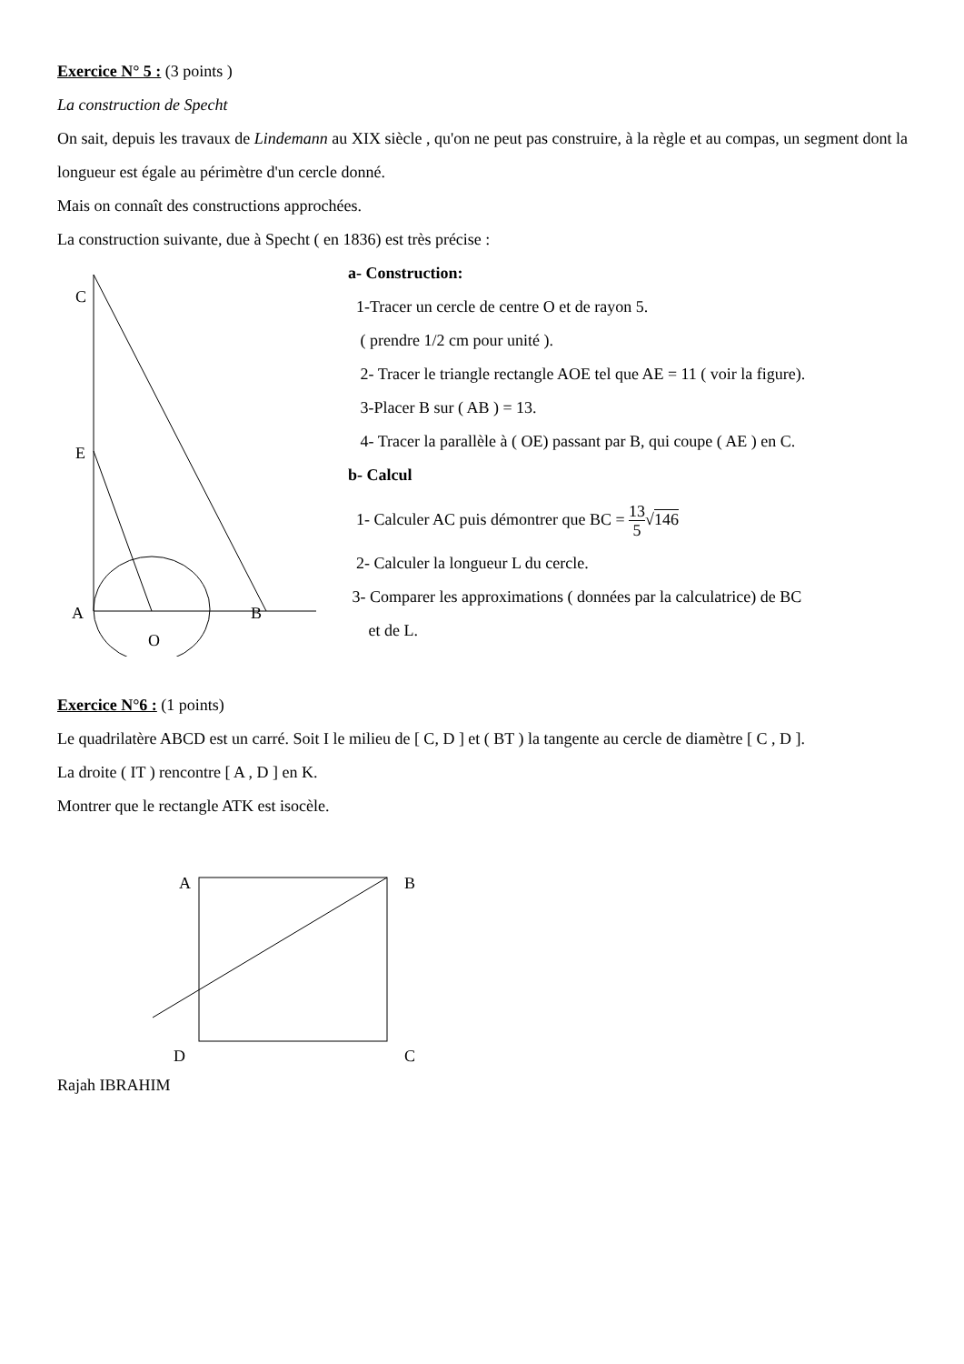Exercice N° 5 : (3 points )
La construction de Specht
On sait, depuis les travaux de Lindemann au XIX siècle , qu'on ne peut pas construire, à la règle et au compas, un segment dont la longueur est égale au périmètre d'un cercle donné.
Mais on connaît des constructions approchées.
La construction suivante, due à Specht ( en 1836) est très précise :
C
E
A
B
O
a- Construction:
1-Tracer un cercle de centre O et de rayon 5.
( prendre 1/2 cm pour unité ).
2- Tracer le triangle rectangle AOE tel que AE = 11 ( voir la figure).
3-Placer B sur ( AB ) = 13.
4- Tracer la parallèle à ( OE) passant par B, qui coupe ( AE ) en C.
b- Calcul
1- Calculer AC puis démontrer que BC = 13 5√146
2- Calculer la longueur L du cercle.
3- Comparer les approximations ( données par la calculatrice) de BC
et de L.
Exercice N°6 : (1 points)
Le quadrilatère ABCD est un carré. Soit I le milieu de [ C, D ] et ( BT ) la tangente au cercle de diamètre [ C , D ].
La droite ( IT ) rencontre [ A , D ] en K.
Montrer que le rectangle ATK est isocèle.
A
B
D
C
Rajah IBRAHIM